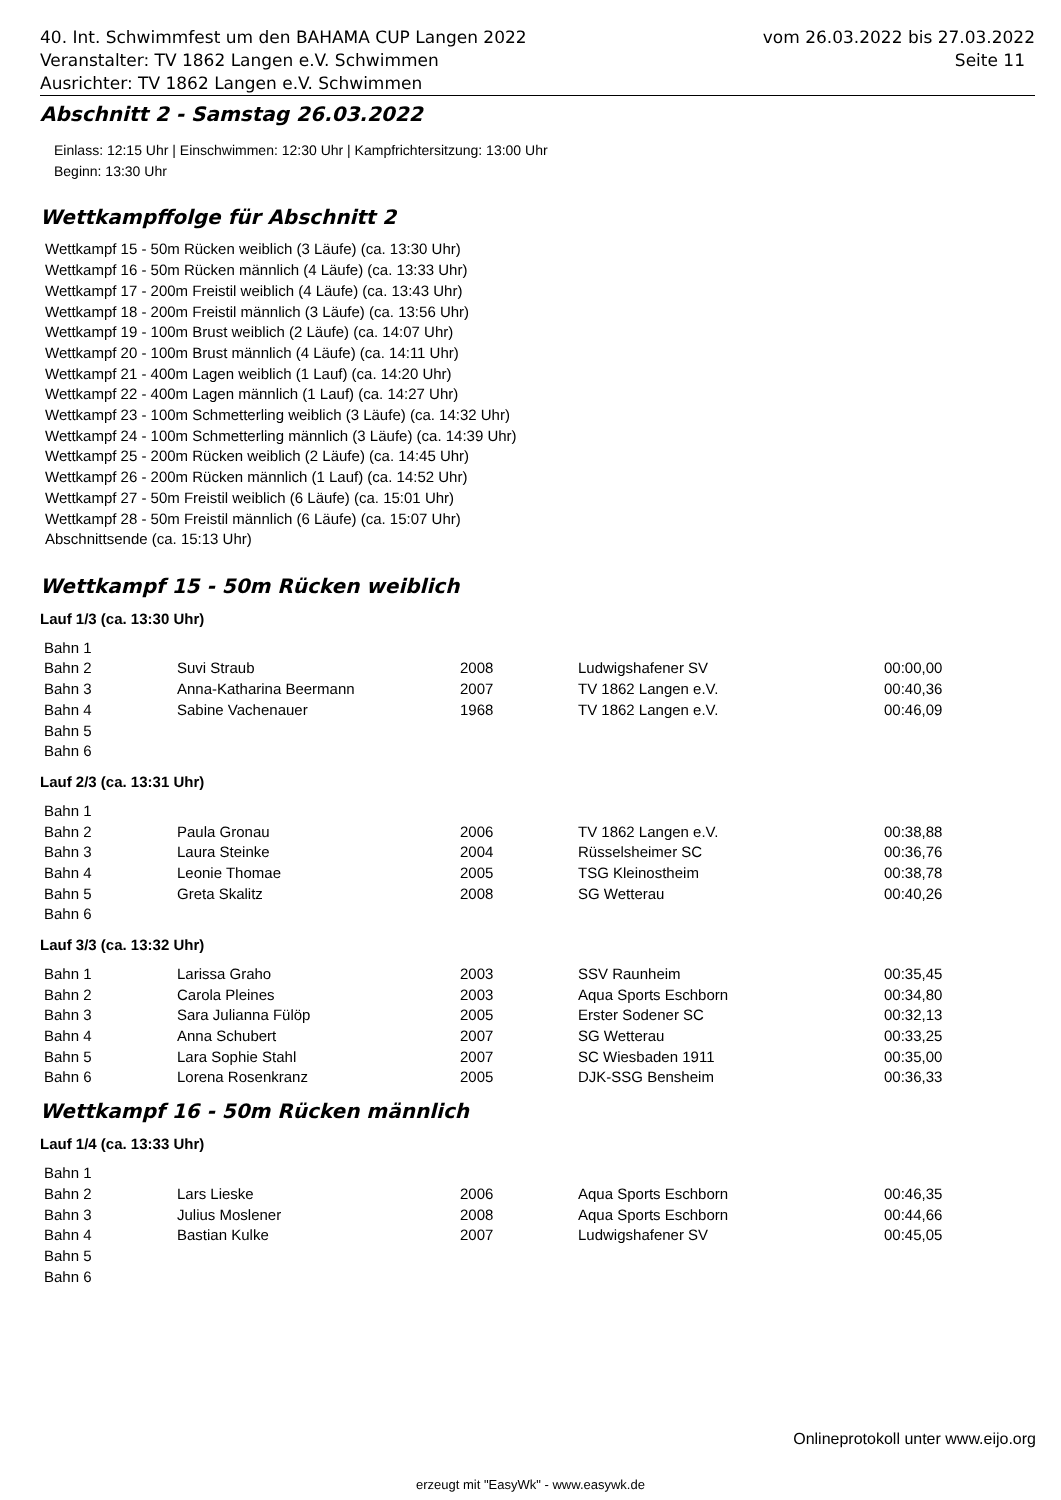40. Int. Schwimmfest um den BAHAMA CUP Langen 2022 vom 26.03.2022 bis 27.03.2022
Veranstalter: TV 1862 Langen e.V. Schwimmen Seite 11
Ausrichter: TV 1862 Langen e.V. Schwimmen
Abschnitt 2 - Samstag 26.03.2022
Einlass: 12:15 Uhr | Einschwimmen: 12:30 Uhr | Kampfrichtersitzung: 13:00 Uhr
Beginn: 13:30 Uhr
Wettkampffolge für Abschnitt 2
Wettkampf 15 - 50m Rücken weiblich (3 Läufe) (ca. 13:30 Uhr)
Wettkampf 16 - 50m Rücken männlich (4 Läufe) (ca. 13:33 Uhr)
Wettkampf 17 - 200m Freistil weiblich (4 Läufe) (ca. 13:43 Uhr)
Wettkampf 18 - 200m Freistil männlich (3 Läufe) (ca. 13:56 Uhr)
Wettkampf 19 - 100m Brust weiblich (2 Läufe) (ca. 14:07 Uhr)
Wettkampf 20 - 100m Brust männlich (4 Läufe) (ca. 14:11 Uhr)
Wettkampf 21 - 400m Lagen weiblich (1 Lauf) (ca. 14:20 Uhr)
Wettkampf 22 - 400m Lagen männlich (1 Lauf) (ca. 14:27 Uhr)
Wettkampf 23 - 100m Schmetterling weiblich (3 Läufe) (ca. 14:32 Uhr)
Wettkampf 24 - 100m Schmetterling männlich (3 Läufe) (ca. 14:39 Uhr)
Wettkampf 25 - 200m Rücken weiblich (2 Läufe) (ca. 14:45 Uhr)
Wettkampf 26 - 200m Rücken männlich (1 Lauf) (ca. 14:52 Uhr)
Wettkampf 27 - 50m Freistil weiblich (6 Läufe) (ca. 15:01 Uhr)
Wettkampf 28 - 50m Freistil männlich (6 Läufe) (ca. 15:07 Uhr)
Abschnittsende (ca. 15:13 Uhr)
Wettkampf 15 - 50m Rücken weiblich
Lauf 1/3 (ca. 13:30 Uhr)
| Bahn 1 | | | | |
| Bahn 2 | Suvi Straub | 2008 | Ludwigshafener SV | 00:00,00 |
| Bahn 3 | Anna-Katharina Beermann | 2007 | TV 1862 Langen e.V. | 00:40,36 |
| Bahn 4 | Sabine Vachenauer | 1968 | TV 1862 Langen e.V. | 00:46,09 |
| Bahn 5 | | | | |
| Bahn 6 | | | | |
Lauf 2/3 (ca. 13:31 Uhr)
| Bahn 1 | | | | |
| Bahn 2 | Paula Gronau | 2006 | TV 1862 Langen e.V. | 00:38,88 |
| Bahn 3 | Laura Steinke | 2004 | Rüsselsheimer SC | 00:36,76 |
| Bahn 4 | Leonie Thomae | 2005 | TSG Kleinostheim | 00:38,78 |
| Bahn 5 | Greta Skalitz | 2008 | SG Wetterau | 00:40,26 |
| Bahn 6 | | | | |
Lauf 3/3 (ca. 13:32 Uhr)
| Bahn 1 | Larissa Graho | 2003 | SSV Raunheim | 00:35,45 |
| Bahn 2 | Carola Pleines | 2003 | Aqua Sports Eschborn | 00:34,80 |
| Bahn 3 | Sara Julianna Fülöp | 2005 | Erster Sodener SC | 00:32,13 |
| Bahn 4 | Anna Schubert | 2007 | SG Wetterau | 00:33,25 |
| Bahn 5 | Lara Sophie Stahl | 2007 | SC Wiesbaden 1911 | 00:35,00 |
| Bahn 6 | Lorena Rosenkranz | 2005 | DJK-SSG Bensheim | 00:36,33 |
Wettkampf 16 - 50m Rücken männlich
Lauf 1/4 (ca. 13:33 Uhr)
| Bahn 1 | | | | |
| Bahn 2 | Lars Lieske | 2006 | Aqua Sports Eschborn | 00:46,35 |
| Bahn 3 | Julius Moslener | 2008 | Aqua Sports Eschborn | 00:44,66 |
| Bahn 4 | Bastian Kulke | 2007 | Ludwigshafener SV | 00:45,05 |
| Bahn 5 | | | | |
| Bahn 6 | | | | |
Onlineprotokoll unter www.eijo.org
erzeugt mit "EasyWk" - www.easywk.de